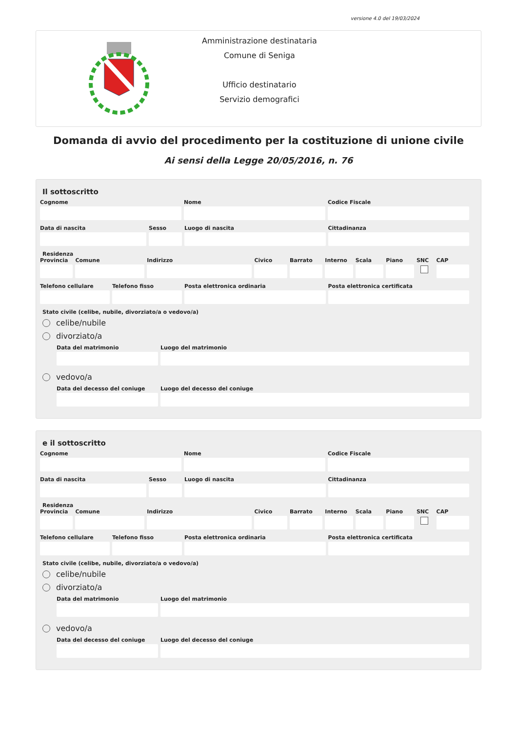versione 4.0 del 19/03/2024
Amministrazione destinataria
Comune di Seniga
Ufficio destinatario
Servizio demografici
Domanda di avvio del procedimento per la costituzione di unione civile
Ai sensi della Legge 20/05/2016, n. 76
Il sottoscritto
Cognome Nome Codice Fiscale
Data di nascita Sesso Luogo di nascita Cittadinanza
Residenza
Provincia
Comune Indirizzo Civico Barrato Interno
Scala Piano SNC CAP
Telefono cellulare
Telefono fisso Posta elettronica ordinaria Posta elettronica certificata
Stato civile (celibe, nubile, divorziato/a o vedovo/a)
celibe/nubile
divorziato/a
Data del matrimonio Luogo del matrimonio
vedovo/a
Data del decesso del coniuge
Luogo del decesso del coniuge
e il sottoscritto
Cognome Nome Codice Fiscale
Data di nascita Sesso Luogo di nascita Cittadinanza
Residenza
Provincia
Comune Indirizzo Civico Barrato Interno
Scala Piano SNC CAP
Telefono cellulare
Telefono fisso Posta elettronica ordinaria Posta elettronica certificata
Stato civile (celibe, nubile, divorziato/a o vedovo/a)
celibe/nubile
divorziato/a
Data del matrimonio Luogo del matrimonio
vedovo/a
Data del decesso del coniuge
Luogo del decesso del coniuge